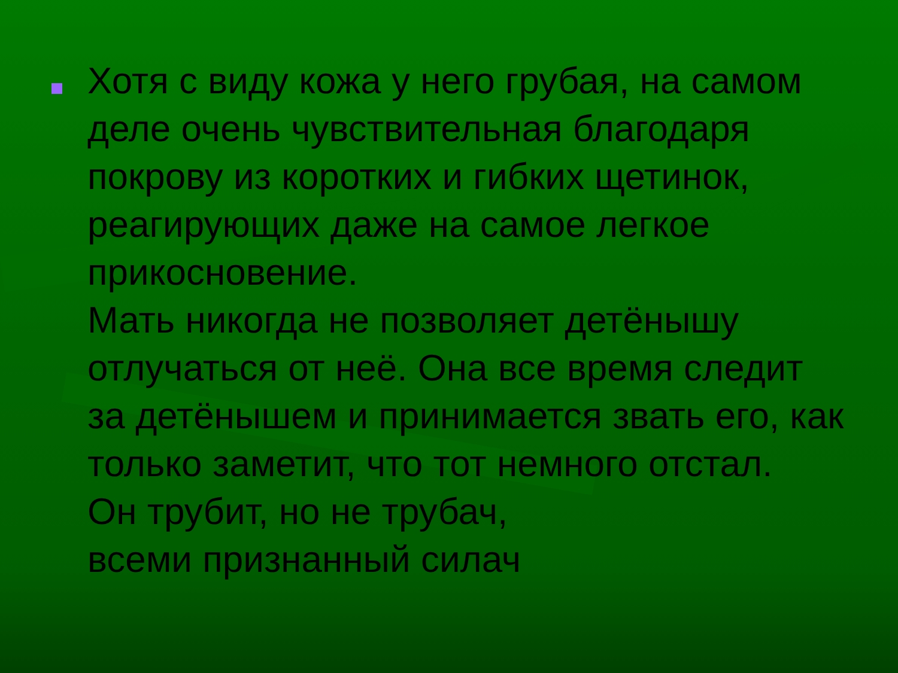Хотя с виду кожа у него грубая, на самом деле очень чувствительная благодаря покрову из коротких и гибких щетинок, реагирующих даже на самое легкое прикосновение.
Мать никогда не позволяет детёнышу отлучаться от неё. Она все время следит за детёнышем и принимается звать его, как только заметит, что тот немного отстал.
Он трубит, но не трубач,
всеми признанный силач